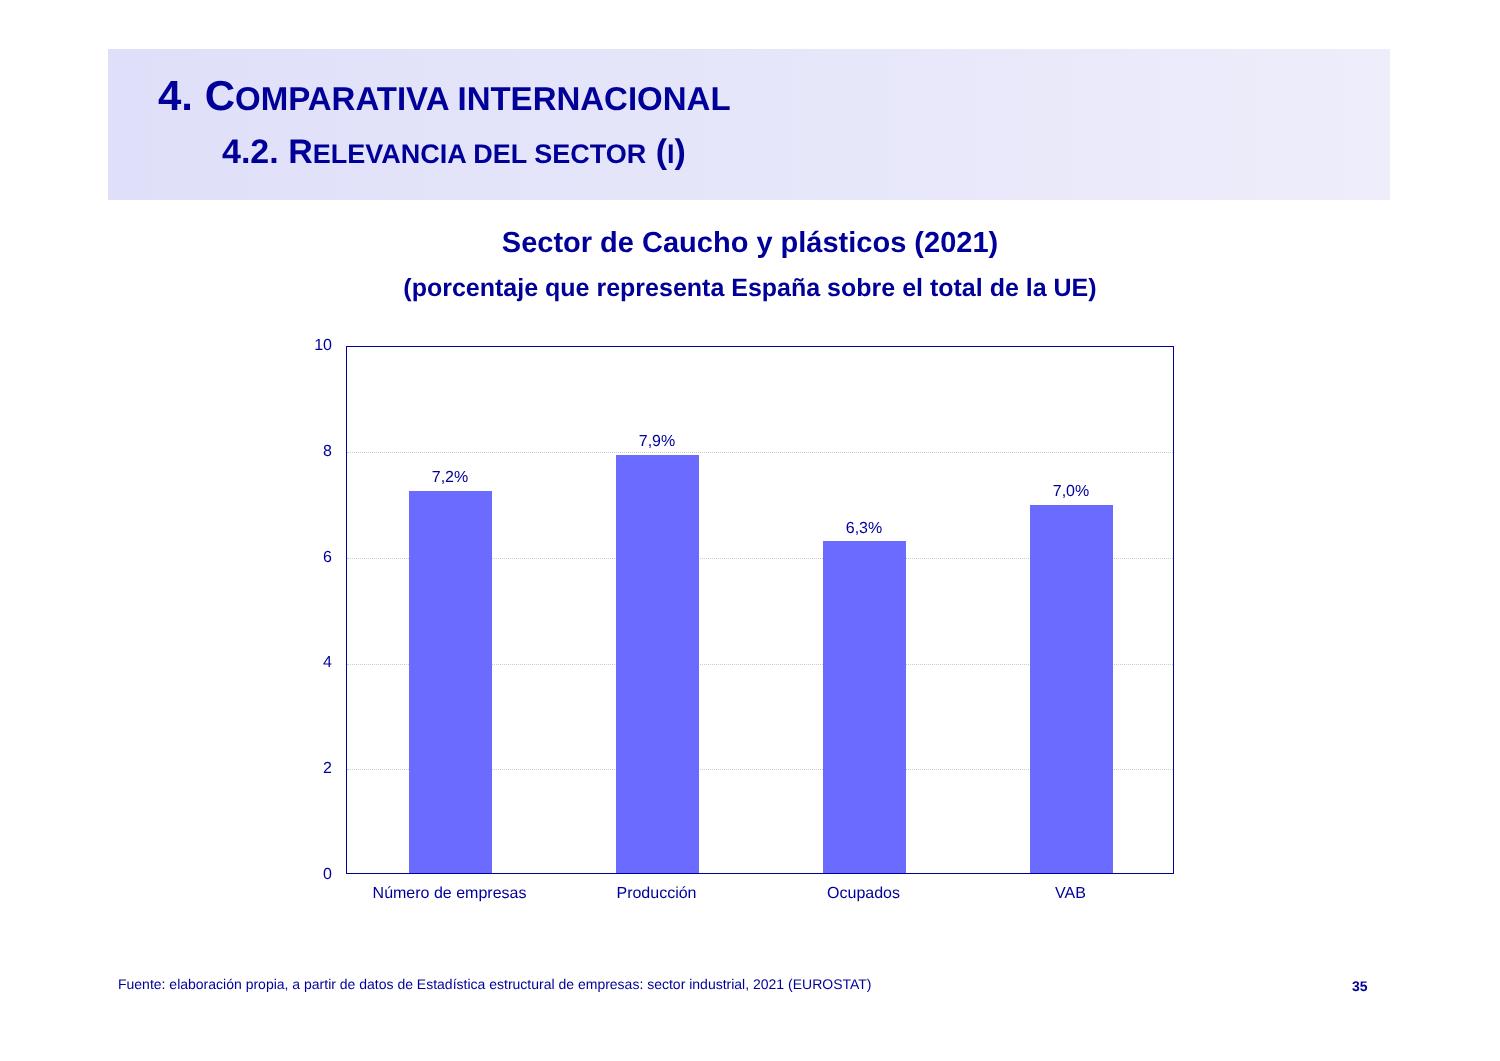4. COMPARATIVA INTERNACIONAL
4.2. RELEVANCIA DEL SECTOR (I)
Sector de Caucho y plásticos (2021)
(porcentaje que representa España sobre el total de la UE)
10
8
6
4
2
0
7,2%
7,9%
6,3%
7,0%
Número de empresas Producción Ocupados VAB
Fuente: elaboración propia, a partir de datos de Estadística estructural de empresas: sector industrial, 2021 (EUROSTAT)
35